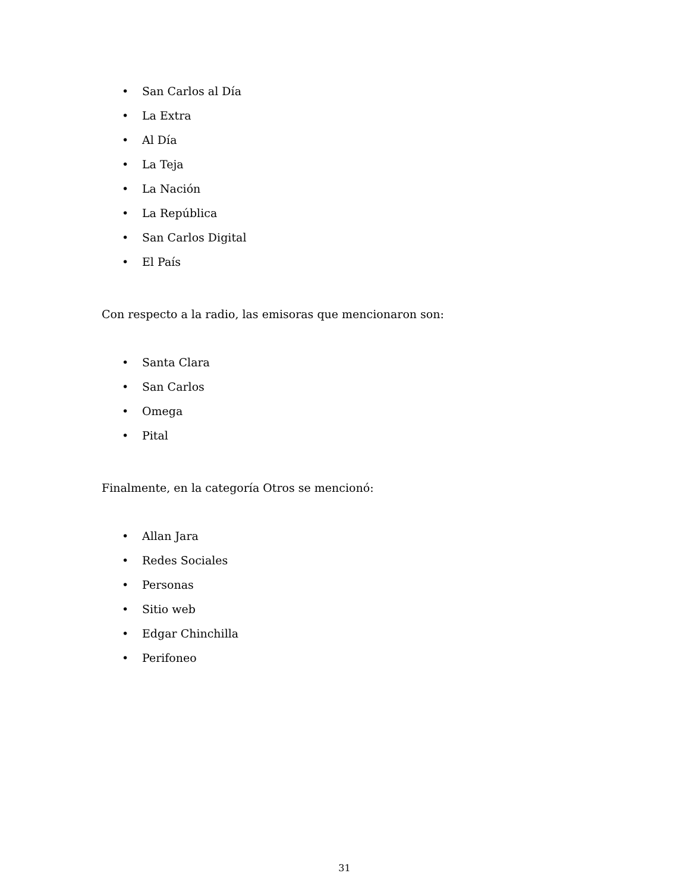• San Carlos al Día
• La Extra
• Al Día
• La Teja
• La Nación
• La República
• San Carlos Digital
• El País
Con respecto a la radio, las emisoras que mencionaron son:
• Santa Clara
• San Carlos
• Omega
• Pital
Finalmente, en la categoría Otros se mencionó:
• Allan Jara
• Redes Sociales
• Personas
• Sitio web
• Edgar Chinchilla
• Perifoneo
31